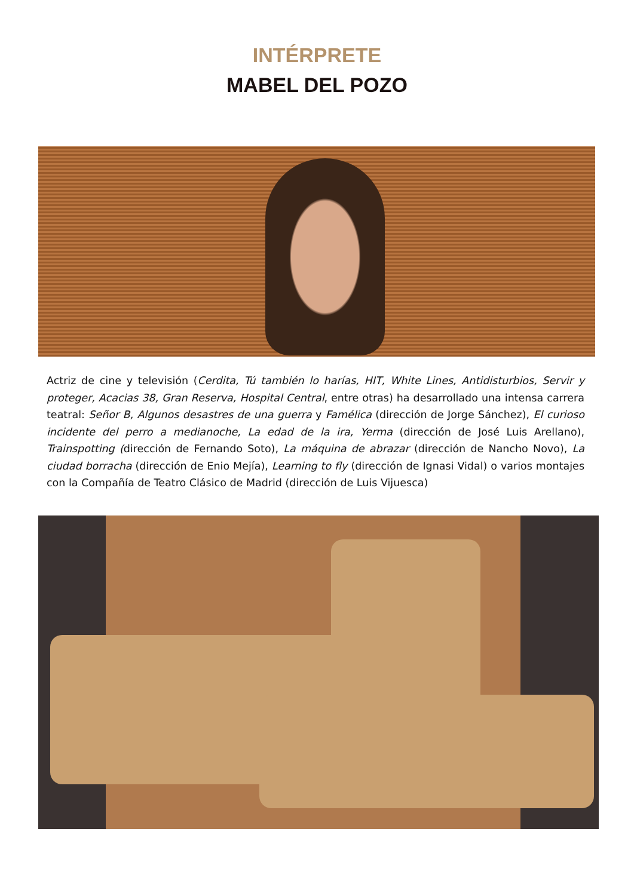INTÉRPRETE
MABEL DEL POZO
Actriz de cine y televisión (Cerdita, Tú también lo harías, HIT, White Lines, Antidisturbios, Servir y proteger, Acacias 38, Gran Reserva, Hospital Central, entre otras) ha desarrollado una intensa carrera teatral: Señor B, Algunos desastres de una guerra y Famélica (dirección de Jorge Sánchez), El curioso incidente del perro a medianoche, La edad de la ira, Yerma (dirección de José Luis Arellano), Trainspotting (dirección de Fernando Soto), La máquina de abrazar (dirección de Nancho Novo), La ciudad borracha (dirección de Enio Mejía), Learning to fly (dirección de Ignasi Vidal) o varios montajes con la Compañía de Teatro Clásico de Madrid (dirección de Luis Vijuesca)